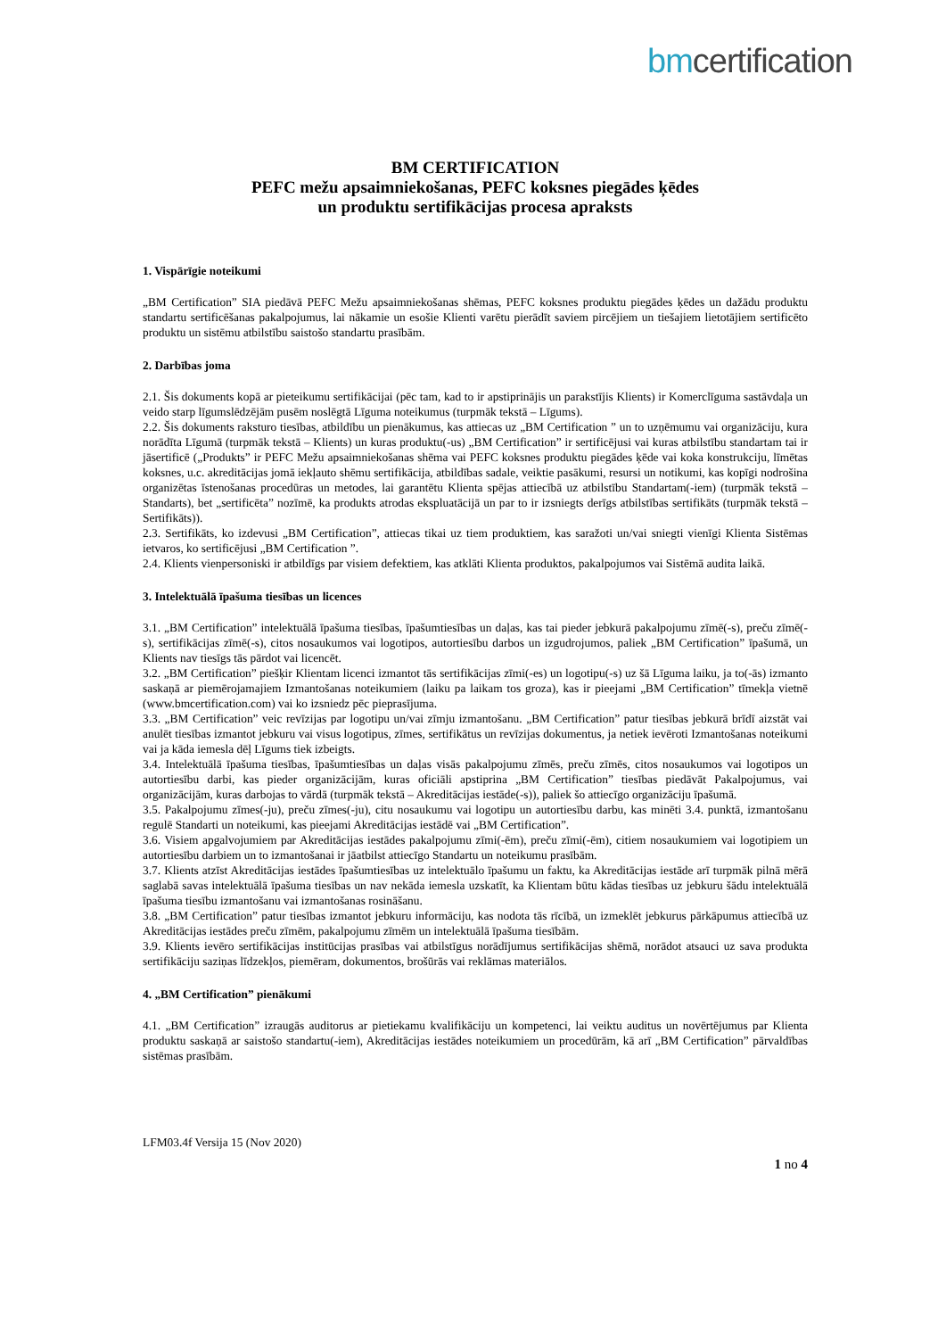bmcertification
BM CERTIFICATION
PEFC mežu apsaimniekošanas, PEFC koksnes piegādes ķēdes
un produktu sertifikācijas procesa apraksts
1. Vispārīgie noteikumi
„BM Certification” SIA piedāvā PEFC Mežu apsaimniekošanas shēmas, PEFC koksnes produktu piegādes ķēdes un dažādu produktu standartu sertificēšanas pakalpojumus, lai nākamie un esošie Klienti varētu pierādīt saviem pircējiem un tiešajiem lietotājiem sertificēto produktu un sistēmu atbilstību saistošo standartu prasībām.
2. Darbības joma
2.1. Šis dokuments kopā ar pieteikumu sertifikācijai (pēc tam, kad to ir apstiprinājis un parakstījis Klients) ir Komerclīguma sastāvdaļa un veido starp līgumslēdzējām pusēm noslēgtā Līguma noteikumus (turpmāk tekstā – Līgums).
2.2. Šis dokuments raksturo tiesības, atbildību un pienākumus, kas attiecas uz „BM Certification ” un to uzņēmumu vai organizāciju, kura norādīta Līgumā (turpmāk tekstā – Klients) un kuras produktu(-us) „BM Certification” ir sertificējusi vai kuras atbilstību standartam tai ir jāsertificē („Produkts” ir PEFC Mežu apsaimniekošanas shēma vai PEFC koksnes produktu piegādes ķēde vai koka konstrukciju, līmētas koksnes, u.c. akreditācijas jomā iekļauto shēmu sertifikācija, atbildības sadale, veiktie pasākumi, resursi un notikumi, kas kopīgi nodrošina organizētas īstenošanas procedūras un metodes, lai garantētu Klienta spējas attiecībā uz atbilstību Standartam(-iem) (turpmāk tekstā – Standarts), bet „sertificēta” nozīmē, ka produkts atrodas ekspluatācijā un par to ir izsniegts derīgs atbilstības sertifikāts (turpmāk tekstā – Sertifikāts)).
2.3. Sertifikāts, ko izdevusi „BM Certification”, attiecas tikai uz tiem produktiem, kas saražoti un/vai sniegti vienīgi Klienta Sistēmas ietvaros, ko sertificējusi „BM Certification ”.
2.4. Klients vienpersoniski ir atbildīgs par visiem defektiem, kas atklāti Klienta produktos, pakalpojumos vai Sistēmā audita laikā.
3. Intelektuālā īpašuma tiesības un licences
3.1. „BM Certification” intelektuālā īpašuma tiesības, īpašumtiesības un daļas, kas tai pieder jebkurā pakalpojumu zīmē(-s), preču zīmē(-s), sertifikācijas zīmē(-s), citos nosaukumos vai logotipos, autortiesību darbos un izgudrojumos, paliek „BM Certification” īpašumā, un Klients nav tiesīgs tās pārdot vai licencēt.
3.2. „BM Certification” piešķir Klientam licenci izmantot tās sertifikācijas zīmi(-es) un logotipu(-s) uz šā Līguma laiku, ja to(-ās) izmanto saskaņā ar piemērojamajiem Izmantošanas noteikumiem (laiku pa laikam tos groza), kas ir pieejami „BM Certification” tīmekļa vietnē (www.bmcertification.com) vai ko izsniedz pēc pieprasījuma.
3.3. „BM Certification” veic revīzijas par logotipu un/vai zīmju izmantošanu. „BM Certification” patur tiesības jebkurā brīdī aizstāt vai anulēt tiesības izmantot jebkuru vai visus logotipus, zīmes, sertifikātus un revīzijas dokumentus, ja netiek ievēroti Izmantošanas noteikumi vai ja kāda iemesla dēļ Līgums tiek izbeigts.
3.4. Intelektuālā īpašuma tiesības, īpašumtiesības un daļas visās pakalpojumu zīmēs, preču zīmēs, citos nosaukumos vai logotipos un autortiesību darbi, kas pieder organizācijām, kuras oficiāli apstiprina „BM Certification” tiesības piedāvāt Pakalpojumus, vai organizācijām, kuras darbojas to vārdā (turpmāk tekstā – Akreditācijas iestāde(-s)), paliek šo attiecīgo organizāciju īpašumā.
3.5. Pakalpojumu zīmes(-ju), preču zīmes(-ju), citu nosaukumu vai logotipu un autortiesību darbu, kas minēti 3.4. punktā, izmantošanu regulē Standarti un noteikumi, kas pieejami Akreditācijas iestādē vai „BM Certification”.
3.6. Visiem apgalvojumiem par Akreditācijas iestādes pakalpojumu zīmi(-ēm), preču zīmi(-ēm), citiem nosaukumiem vai logotipiem un autortiesību darbiem un to izmantošanai ir jāatbilst attiecīgo Standartu un noteikumu prasībām.
3.7. Klients atzīst Akreditācijas iestādes īpašumtiesības uz intelektuālo īpašumu un faktu, ka Akreditācijas iestāde arī turpmāk pilnā mērā saglabā savas intelektuālā īpašuma tiesības un nav nekāda iemesla uzskatīt, ka Klientam būtu kādas tiesības uz jebkuru šādu intelektuālā īpašuma tiesību izmantošanu vai izmantošanas rosināšanu.
3.8. „BM Certification” patur tiesības izmantot jebkuru informāciju, kas nodota tās rīcībā, un izmeklēt jebkurus pārkāpumus attiecībā uz Akreditācijas iestādes preču zīmēm, pakalpojumu zīmēm un intelektuālā īpašuma tiesībām.
3.9. Klients ievēro sertifikācijas institūcijas prasības vai atbilstīgus norādījumus sertifikācijas shēmā, norādot atsauci uz sava produkta sertifikāciju saziņas līdzekļos, piemēram, dokumentos, brošūrās vai reklāmas materiālos.
4. „BM Certification” pienākumi
4.1. „BM Certification” izraugās auditorus ar pietiekamu kvalifikāciju un kompetenci, lai veiktu auditus un novērtējumus par Klienta produktu saskaņā ar saistošo standartu(-iem), Akreditācijas iestādes noteikumiem un procedūrām, kā arī „BM Certification” pārvaldības sistēmas prasībām.
LFM03.4f Versija 15 (Nov 2020)
1 no 4